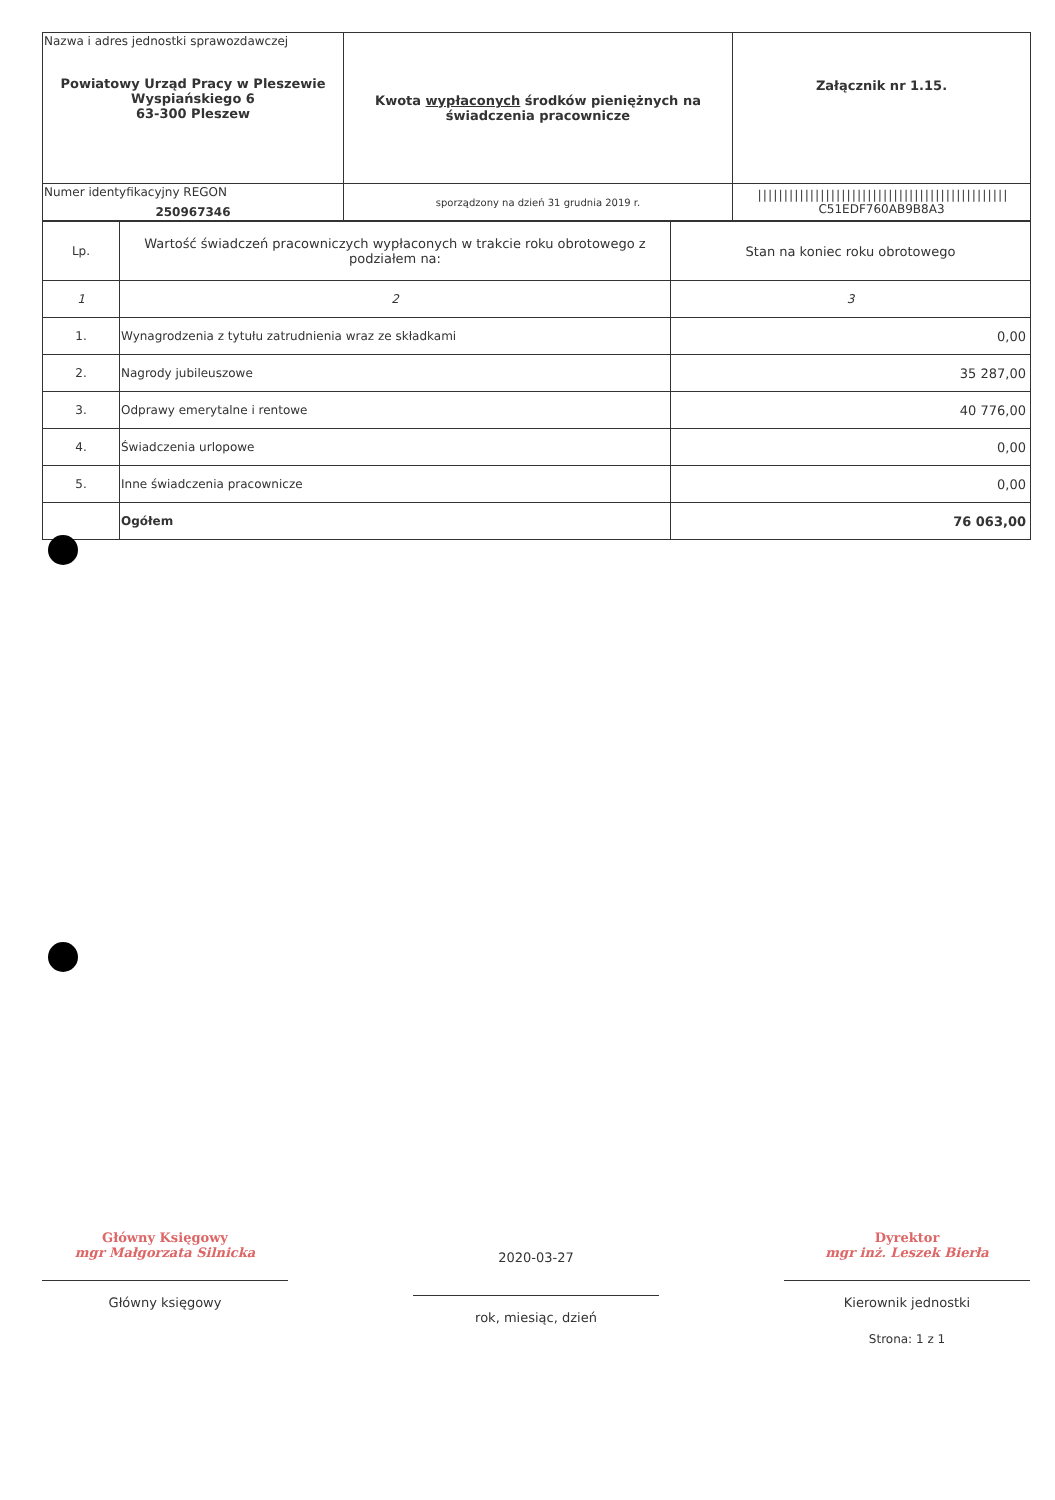| Nazwa i adres jednostki sprawozdawczej Powiatowy Urząd Pracy w Pleszewie Wyspiańskiego 6 63-300 Pleszew | Kwota wypłaconych środków pieniężnych na świadczenia pracownicze | Załącznik nr 1.15. |
| Numer identyfikacyjny REGON 250967346 | | //////////////////////////////////////////////// C51EDF760AB9B8A3 |
| | sporządzony na dzień 31 grudnia 2019 r. | |
| Lp. | Wartość świadczeń pracowniczych wypłaconych w trakcie roku obrotowego z podziałem na: | Stan na koniec roku obrotowego |
| --- | --- | --- |
| 1 | 2 | 3 |
| 1. | Wynagrodzenia z tytułu zatrudnienia wraz ze składkami | 0,00 |
| 2. | Nagrody jubileuszowe | 35 287,00 |
| 3. | Odprawy emerytalne i rentowe | 40 776,00 |
| 4. | Świadczenia urlopowe | 0,00 |
| 5. | Inne świadczenia pracownicze | 0,00 |
| | Ogółem | 76 063,00 |
Główny Księgowy
mgr Małgorzata Silnicka
Główny księgowy
2020-03-27
rok, miesiąc, dzień
Dyrektor
mgr inż. Leszek Bierła
Kierownik jednostki
Strona: 1 z 1